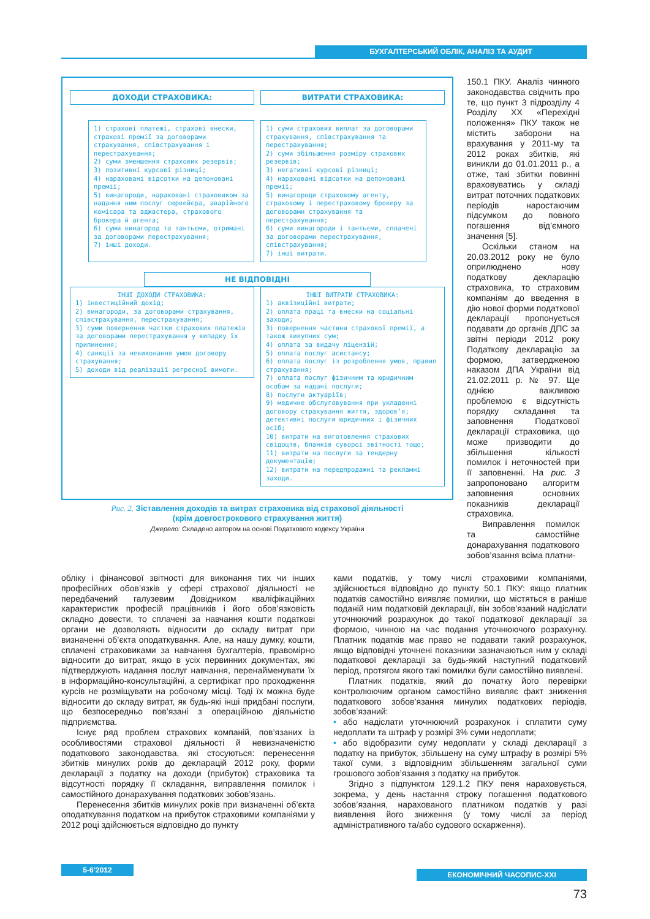БУХГАЛТЕРСЬКИЙ ОБЛІК, АНАЛІЗ ТА АУДИТ
ДОХОДИ СТРАХОВИКА: ВИТРАТИ СТРАХОВИКА:
1) страхові платежі, страхові внески, страхові премії за договорами страхування, співстрахування і перестрахування;
2) суми зменшення страхових резервів;
3) позитивні курсові різниці;
4) нараховані відсотки на депоновані премії;
5) винагороди, нараховані страховиком за надання ним послуг сюрвейєра, аварійного комісара та аджастера, страхового брокера й агента;
6) суми винагород та тантьєми, отримані за договорами перестрахування;
7) інші доходи.
1) суми страхових виплат за договорами страхування, співстрахування та перестрахування;
2) суми збільшення розміру страхових резервів;
3) негативні курсові різниці;
4) нараховані відсотки на депоновані премії;
5) винагороди страховому агенту, страховому і перестраховому брокеру за договорами страхування та перестрахування;
6) суми винагороди і тантьєми, сплачені за договорами перестрахування, співстрахування;
7) інші витрати.
НЕ ВІДПОВІДНІ
ІНШІ ДОХОДИ СТРАХОВИКА:
1) інвестиційний дохід;
2) винагороди, за договорами страхування, співстрахування, перестрахування;
3) суми повернення частки страхових платежів за договорами перестрахування у випадку їх припинення;
4) санкції за невиконання умов договору страхування;
5) доходи від реалізації регресної вимоги.
ІНШІ ВИТРАТИ СТРАХОВИКА:
1) аквізиційні витрати;
2) оплата праці та внески на соціальні заходи;
3) повернення частини страхової премії, а також викупних сум;
4) оплата за видачу ліцензій;
5) оплата послуг асистансу;
6) оплата послуг із розроблення умов, правил страхування;
7) оплата послуг фізичним та юридичним особам за надані послуги;
8) послуги актуаріїв;
9) медичне обслуговування при укладенні договору страхування життя, здоров’я; детективні послуги юридичних і фізичних осіб;
10) витрати на виготовлення страхових свідоцтв, бланків суворої звітності тощо;
11) витрати на послуги за тендерну документацію;
12) витрати на передпродажні та рекламні заходи.
Рис. 2. Зіставлення доходів та витрат страховика від страхової діяльності
(крім довгострокового страхування життя)
Джерело: Складено автором на основі Податкового кодексу України
150.1 ПКУ. Аналіз чинного законодавства свідчить про те, що пункт 3 підрозділу 4 Розділу ХХ «Перехідні положення» ПКУ також не містить заборони на врахування у 2011-му та 2012 роках збитків, які виникли до 01.01.2011 р., а отже, такі збитки повинні враховуватись у складі витрат поточних податкових періодів наростаючим підсумком до повного погашення від’ємного значення [5].
Оскільки станом на 20.03.2012 року не було оприлюднено нову податкову декларацію страховика, то страховим компаніям до введення в дію нової форми податкової декларації пропонується подавати до органів ДПС за звітні періоди 2012 року Податкову декларацію за формою, затвердженою наказом ДПА України від 21.02.2011 р. № 97. Ще однією важливою проблемою є відсутність порядку складання та заповнення Податкової декларації страховика, що може призводити до збільшення кількості помилок і неточностей при її заповненні. На рис. 3 запропоновано алгоритм заповнення основних показників декларації страховика.
Виправлення помилок та самостійне донарахування податкового зобов’язання всіма платни-
обліку і фінансової звітності для виконання тих чи інших професійних обов’язків у сфері страхової діяльності не передбачений галузевим Довідником кваліфікаційних характеристик професій працівників і його обов’язковість складно довести, то сплачені за навчання кошти податкові органи не дозволяють відносити до складу витрат при визначенні об’єкта оподаткування. Але, на нашу думку, кошти, сплачені страховиками за навчання бухгалтерів, правомірно відносити до витрат, якщо в усіх первинних документах, які підтверджують надання послуг навчання, перенайменувати їх в інформаційно-консультаційні, а сертифікат про проходження курсів не розміщувати на робочому місці. Тоді їх можна буде відносити до складу витрат, як будь-які інші придбані послуги, що безпосередньо пов’язані з операційною діяльністю підприємства.
Існує ряд проблем страхових компаній, пов’язаних із особливостями страхової діяльності й невизначеністю податкового законодавства, які стосуються: перенесення збитків минулих років до декларацій 2012 року, форми декларації з податку на доходи (прибуток) страховика та відсутності порядку її складання, виправлення помилок і самостійного донарахування податкових зобов’язань.
Перенесення збитків минулих років при визначенні об’єкта оподаткування податком на прибуток страховими компаніями у 2012 році здійснюється відповідно до пункту
ками податків, у тому числі страховими компаніями, здійснюється відповідно до пункту 50.1 ПКУ: якщо платник податків самостійно виявляє помилки, що містяться в раніше поданій ним податковій декларації, він зобов’язаний надіслати уточнюючий розрахунок до такої податкової декларації за формою, чинною на час подання уточнюючого розрахунку. Платник податків має право не подавати такий розрахунок, якщо відповідні уточнені показники зазначаються ним у складі податкової декларації за будь-який наступний податковий період, протягом якого такі помилки були самостійно виявлені.
Платник податків, який до початку його перевірки контролюючим органом самостійно виявляє факт зниження податкового зобов’язання минулих податкових періодів, зобов’язаний:
• або надіслати уточнюючий розрахунок і сплатити суму недоплати та штраф у розмірі 3% суми недоплати;
• або відобразити суму недоплати у складі декларації з податку на прибуток, збільшену на суму штрафу в розмірі 5% такої суми, з відповідним збільшенням загальної суми грошового зобов’язання з податку на прибуток.
Згідно з підпунктом 129.1.2 ПКУ пеня нараховується, зокрема, у день настання строку погашення податкового зобов’язання, нарахованого платником податків у разі виявлення його зниження (у тому числі за період адміністративного та/або судового оскарження).
5-6’2012
ЕКОНОМІЧНИЙ ЧАСОПИС-XXI
73